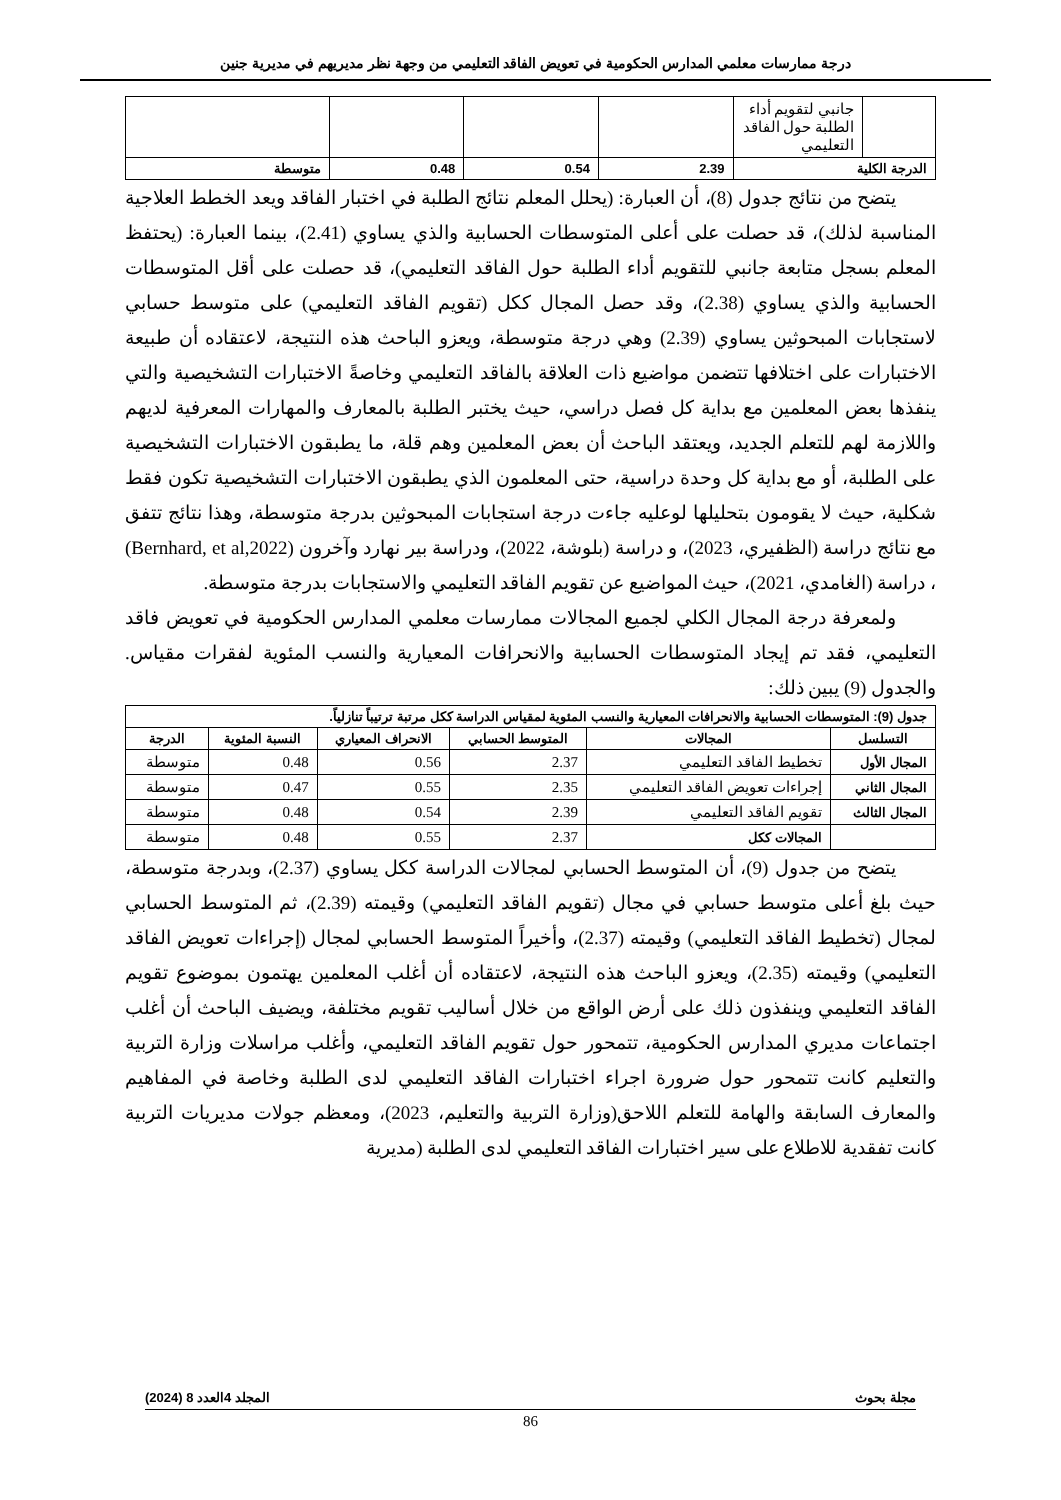درجة ممارسات معلمي المدارس الحكومية في تعويض الفاقد التعليمي من وجهة نظر مديريهم في مديرية جنين
| | جانبي لتقويم أداء الطلبة حول الفاقد التعليمي | | | | |
| الدرجة الكلية | | 2.39 | 0.54 | 0.48 | متوسطة |
يتضح من نتائج جدول (8)، أن العبارة: (يحلل المعلم نتائج الطلبة في اختبار الفاقد ويعد الخطط العلاجية المناسبة لذلك)، قد حصلت على أعلى المتوسطات الحسابية والذي يساوي (2.41)، بينما العبارة: (يحتفظ المعلم بسجل متابعة جانبي للتقويم أداء الطلبة حول الفاقد التعليمي)، قد حصلت على أقل المتوسطات الحسابية والذي يساوي (2.38)، وقد حصل المجال ككل (تقويم الفاقد التعليمي) على متوسط حسابي لاستجابات المبحوثين يساوي (2.39) وهي درجة متوسطة، ويعزو الباحث هذه النتيجة، لاعتقاده أن طبيعة الاختبارات على اختلافها تتضمن مواضيع ذات العلاقة بالفاقد التعليمي وخاصةً الاختبارات التشخيصية والتي ينفذها بعض المعلمين مع بداية كل فصل دراسي، حيث يختبر الطلبة بالمعارف والمهارات المعرفية لديهم واللازمة لهم للتعلم الجديد، ويعتقد الباحث أن بعض المعلمين وهم قلة، ما يطبقون الاختبارات التشخيصية على الطلبة، أو مع بداية كل وحدة دراسية، حتى المعلمون الذي يطبقون الاختبارات التشخيصية تكون فقط شكلية، حيث لا يقومون بتحليلها لوعليه جاءت درجة استجابات المبحوثين بدرجة متوسطة، وهذا نتائج تتفق مع نتائج دراسة (الظفيري، 2023)، و دراسة (بلوشة، 2022)، ودراسة بير نهارد وآخرون (Bernhard, et al,2022) ، دراسة (الغامدي، 2021)، حيث المواضيع عن تقويم الفاقد التعليمي والاستجابات بدرجة متوسطة.
ولمعرفة درجة المجال الكلي لجميع المجالات ممارسات معلمي المدارس الحكومية في تعويض فاقد التعليمي، فقد تم إيجاد المتوسطات الحسابية والانحرافات المعيارية والنسب المئوية لفقرات مقياس. والجدول (9) يبين ذلك:
| جدول (9): المتوسطات الحسابية والانحرافات المعيارية والنسب المئوية لمقياس الدراسة ككل مرتبة ترتيباً تنازلياً. | | | | | |
| --- | --- | --- | --- | --- | --- |
| التسلسل | المجالات | المتوسط الحسابي | الانحراف المعياري | النسبة المئوية | الدرجة |
| المجال الأول | تخطيط الفاقد التعليمي | 2.37 | 0.56 | 0.48 | متوسطة |
| المجال الثاني | إجراءات تعويض الفاقد التعليمي | 2.35 | 0.55 | 0.47 | متوسطة |
| المجال الثالث | تقويم الفاقد التعليمي | 2.39 | 0.54 | 0.48 | متوسطة |
| | المجالات ككل | 2.37 | 0.55 | 0.48 | متوسطة |
يتضح من جدول (9)، أن المتوسط الحسابي لمجالات الدراسة ككل يساوي (2.37)، وبدرجة متوسطة، حيث بلغ أعلى متوسط حسابي في مجال (تقويم الفاقد التعليمي) وقيمته (2.39)، ثم المتوسط الحسابي لمجال (تخطيط الفاقد التعليمي) وقيمته (2.37)، وأخيراً المتوسط الحسابي لمجال (إجراءات تعويض الفاقد التعليمي) وقيمته (2.35)، ويعزو الباحث هذه النتيجة، لاعتقاده أن أغلب المعلمين يهتمون بموضوع تقويم الفاقد التعليمي وينفذون ذلك على أرض الواقع من خلال أساليب تقويم مختلفة، ويضيف الباحث أن أغلب اجتماعات مديري المدارس الحكومية، تتمحور حول تقويم الفاقد التعليمي، وأغلب مراسلات وزارة التربية والتعليم كانت تتمحور حول ضرورة اجراء اختبارات الفاقد التعليمي لدى الطلبة وخاصة في المفاهيم والمعارف السابقة والهامة للتعلم اللاحق(وزارة التربية والتعليم، 2023)، ومعظم جولات مديريات التربية كانت تفقدية للاطلاع على سير اختبارات الفاقد التعليمي لدى الطلبة (مديرية
مجلة بحوث المجلد 4العدد 8 (2024)
86